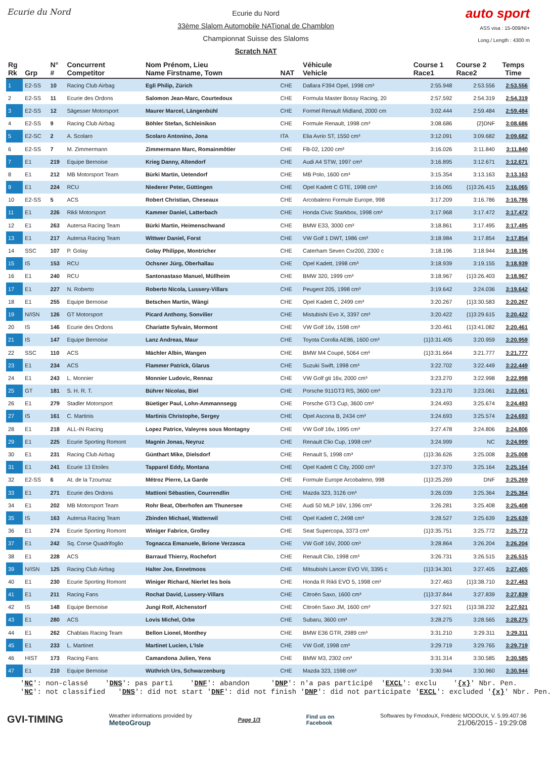Ecurie du Nord
Ecurie du Nord
33ème Slalom Automobile NATional de Chamblon
Championnat Suisse des Slaloms
Scratch NAT
auto sport
ASS visa : 15-009/NI+
Long./ Length : 4300 m
| Rg Rk | Grp | N° # | Concurrent Competitor | Nom Prénom, Lieu Name Firstname, Town | NAT | Véhicule Vehicle | Course 1 Race1 | Course 2 Race2 | Temps Time |
| --- | --- | --- | --- | --- | --- | --- | --- | --- | --- |
| 1 | E2-SS | 10 | Racing Club Airbag | Egli Philip, Zürich | CHE | Dallara F394 Opel, 1998 cm³ | 2:55.948 | 2:53.556 | 2:53.556 |
| 2 | E2-SS | 11 | Ecurie des Ordons | Salomon Jean-Marc, Courtedoux | CHE | Formula Master Bossy Racing, 20 | 2:57.592 | 2:54.319 | 2:54.319 |
| 3 | E2-SS | 12 | Sägesser Motorsport | Maurer Marcel, Längenbühl | CHE | Formel Renault Midland, 2000 cm | 3:02.444 | 2:59.484 | 2:59.484 |
| 4 | E2-SS | 9 | Racing Club Airbag | Böhler Stefan, Schleinikon | CHE | Formule Renault, 1998 cm³ | 3:08.686 | {2}DNF | 3:08.686 |
| 5 | E2-SC | 2 | A. Scolaro | Scolaro Antonino, Jona | ITA | Elia Avrio ST, 1550 cm³ | 3:12.091 | 3:09.682 | 3:09.682 |
| 6 | E2-SS | 7 | M. Zimmermann | Zimmermann Marc, Romainmôtier | CHE | FB-02, 1200 cm³ | 3:16.026 | 3:11.840 | 3:11.840 |
| 7 | E1 | 219 | Equipe Bernoise | Krieg Danny, Altendorf | CHE | Audi A4 STW, 1997 cm³ | 3:16.895 | 3:12.671 | 3:12.671 |
| 8 | E1 | 212 | MB Motorsport Team | Bürki Martin, Uetendorf | CHE | MB Polo, 1600 cm³ | 3:15.354 | 3:13.163 | 3:13.163 |
| 9 | E1 | 224 | RCU | Niederer Peter, Güttingen | CHE | Opel Kadett C GTE, 1998 cm³ | 3:16.065 | {1}3:26.415 | 3:16.065 |
| 10 | E2-SS | 5 | ACS | Robert Christian, Cheseaux | CHE | Arcobaleno Formule Europe, 998 | 3:17.209 | 3:16.786 | 3:16.786 |
| 11 | E1 | 226 | Rikli Motorsport | Kammer Daniel, Latterbach | CHE | Honda Civic Starkbox, 1998 cm³ | 3:17.968 | 3:17.472 | 3:17.472 |
| 12 | E1 | 263 | Autersa Racing Team | Bürki Martin, Heimenschwand | CHE | BMW E33, 3000 cm³ | 3:18.861 | 3:17.495 | 3:17.495 |
| 13 | E1 | 217 | Autersa Racing Team | Wittwer Daniel, Forst | CHE | VW Golf 1 DWT, 1986 cm³ | 3:18.984 | 3:17.854 | 3:17.854 |
| 14 | SSC | 107 | P. Golay | Golay Philippe, Montricher | CHE | Caterham Seven Csr200, 2300 c | 3:18.196 | 3:18.944 | 3:18.196 |
| 15 | IS | 153 | RCU | Ochsner Jürg, Oberhallau | CHE | Opel Kadett, 1998 cm³ | 3:18.939 | 3:19.155 | 3:18.939 |
| 16 | E1 | 240 | RCU | Santonastaso Manuel, Müllheim | CHE | BMW 320, 1999 cm³ | 3:18.967 | {1}3:26.403 | 3:18.967 |
| 17 | E1 | 227 | N. Roberto | Roberto Nicola, Lussery-Villars | CHE | Peugeot 205, 1998 cm³ | 3:19.642 | 3:24.036 | 3:19.642 |
| 18 | E1 | 255 | Equipe Bernoise | Betschen Martin, Wängi | CHE | Opel Kadett C, 2499 cm³ | 3:20.267 | {1}3:30.583 | 3:20.267 |
| 19 | N/ISN | 126 | GT Motorsport | Picard Anthony, Sonvilier | CHE | Mistubishi Evo X, 3397 cm³ | 3:20.422 | {1}3:29.615 | 3:20.422 |
| 20 | IS | 146 | Ecurie des Ordons | Chariatte Sylvain, Mormont | CHE | VW Golf 16v, 1598 cm³ | 3:20.461 | {1}3:41.082 | 3:20.461 |
| 21 | IS | 147 | Equipe Bernoise | Lanz Andreas, Maur | CHE | Toyota Corolla AE86, 1600 cm³ | {1}3:31.405 | 3:20.959 | 3:20.959 |
| 22 | SSC | 110 | ACS | Mächler Albin, Wangen | CHE | BMW M4 Coupé, 5064 cm³ | {1}3:31.664 | 3:21.777 | 3:21.777 |
| 23 | E1 | 234 | ACS | Flammer Patrick, Glarus | CHE | Suzuki Swift, 1998 cm³ | 3:22.702 | 3:22.449 | 3:22.449 |
| 24 | E1 | 243 | L. Monnier | Monnier Ludovic, Rennaz | CHE | VW Golf gti 16v, 2000 cm³ | 3:23.270 | 3:22.998 | 3:22.998 |
| 25 | GT | 181 | S. H. R. T. | Bührer Nicolas, Biel | CHE | Porsche 911GT3 RS, 3600 cm³ | 3:23.170 | 3:23.061 | 3:23.061 |
| 26 | E1 | 279 | Stadler Motorsport | Büetiger Paul, Lohn-Ammannsegg | CHE | Porsche GT3 Cup, 3600 cm³ | 3:24.493 | 3:25.674 | 3:24.493 |
| 27 | IS | 161 | C. Martinis | Martinis Christophe, Sergey | CHE | Opel Ascona B, 2434 cm³ | 3:24.693 | 3:25.574 | 3:24.693 |
| 28 | E1 | 218 | ALL-IN Racing | Lopez Patrice, Valeyres sous Montagny | CHE | VW Golf 16v, 1995 cm³ | 3:27.478 | 3:24.806 | 3:24.806 |
| 29 | E1 | 225 | Ecurie Sporting Romont | Magnin Jonas, Neyruz | CHE | Renault Clio Cup, 1998 cm³ | 3:24.999 | NC | 3:24.999 |
| 30 | E1 | 231 | Racing Club Airbag | Günthart Mike, Dielsdorf | CHE | Renault 5, 1998 cm³ | {1}3:36.626 | 3:25.008 | 3:25.008 |
| 31 | E1 | 241 | Ecurie 13 Etoiles | Tapparel Eddy, Montana | CHE | Opel Kadett C City, 2000 cm³ | 3:27.370 | 3:25.164 | 3:25.164 |
| 32 | E2-SS | 6 | At. de la Tzoumaz | Métroz Pierre, La Garde | CHE | Formule Europe Arcobaleno, 998 | {1}3:25.269 | DNF | 3:25.269 |
| 33 | E1 | 271 | Ecurie des Ordons | Mattioni Sébastien, Courrendlin | CHE | Mazda 323, 3126 cm³ | 3:26.039 | 3:25.364 | 3:25.364 |
| 34 | E1 | 202 | MB Motorsport Team | Rohr Beat, Oberhofen am Thunersee | CHE | Audi 50 MLP 16V, 1396 cm³ | 3:26.281 | 3:25.408 | 3:25.408 |
| 35 | IS | 163 | Autersa Racing Team | Zbinden Michael, Wattenwil | CHE | Opel Kadett C, 2498 cm³ | 3:28.527 | 3:25.639 | 3:25.639 |
| 36 | E1 | 274 | Ecurie Sporting Romont | Winiger Fabrice, Grolley | CHE | Seat Supercopa, 3373 cm³ | {1}3:35.751 | 3:25.772 | 3:25.772 |
| 37 | E1 | 242 | Sq. Corse Quadrifoglio | Tognacca Emanuele, Brione Verzasca | CHE | VW Golf 16V, 2000 cm³ | 3:28.864 | 3:26.204 | 3:26.204 |
| 38 | E1 | 228 | ACS | Barraud Thierry, Rochefort | CHE | Renault Clio, 1998 cm³ | 3:26.731 | 3:26.515 | 3:26.515 |
| 39 | N/ISN | 125 | Racing Club Airbag | Halter Joe, Ennetmoos | CHE | Mitsubishi Lancer EVO VII, 3395 c | {1}3:34.301 | 3:27.405 | 3:27.405 |
| 40 | E1 | 230 | Ecurie Sporting Romont | Winiger Richard, Nierlet les bois | CHE | Honda R Rikli EVO 5, 1998 cm³ | 3:27.463 | {1}3:38.710 | 3:27.463 |
| 41 | E1 | 211 | Racing Fans | Rochat David, Lussery-Villars | CHE | Citroën Saxo, 1600 cm³ | {1}3:37.844 | 3:27.839 | 3:27.839 |
| 42 | IS | 148 | Equipe Bernoise | Jungi Rolf, Alchenstorf | CHE | Citroën Saxo JM, 1600 cm³ | 3:27.921 | {1}3:38.232 | 3:27.921 |
| 43 | E1 | 280 | ACS | Lovis Michel, Orbe | CHE | Subaru, 3600 cm³ | 3:28.275 | 3:28.565 | 3:28.275 |
| 44 | E1 | 262 | Chablais Racing Team | Bellon Lionel, Monthey | CHE | BMW E36 GTR, 2989 cm³ | 3:31.210 | 3:29.311 | 3:29.311 |
| 45 | E1 | 233 | L. Martinet | Martinet Lucien, L'Isle | CHE | VW Golf, 1998 cm³ | 3:29.719 | 3:29.765 | 3:29.719 |
| 46 | HIST | 173 | Racing Fans | Camandona Julien, Yens | CHE | BMW M3, 2302 cm³ | 3:31.314 | 3:30.585 | 3:30.585 |
| 47 | E1 | 210 | Equipe Bernoise | Wüthrich Urs, Schwarzenburg | CHE | Mazda 323, 1598 cm³ | 3:30.944 | 3:30.960 | 3:30.944 |
'NC': non-classé 'DNS': pas parti 'DNF': abandon 'DNP': n'a pas participé 'EXCL': exclu '{x}' Nbr. Pen. 'NC': not classified 'DNS': did not start 'DNF': did not finish 'DNP': did not participate 'EXCL': excluded '{x}' Nbr. Pen.
GVI-TIMING
Weather informations provided by
MeteoGroup
Page 1/3
Find us on
Facebook
Softwares by FmodouX, Frédéric MODOUX, V. 5.99.407.96
21/06/2015 - 19:29:08